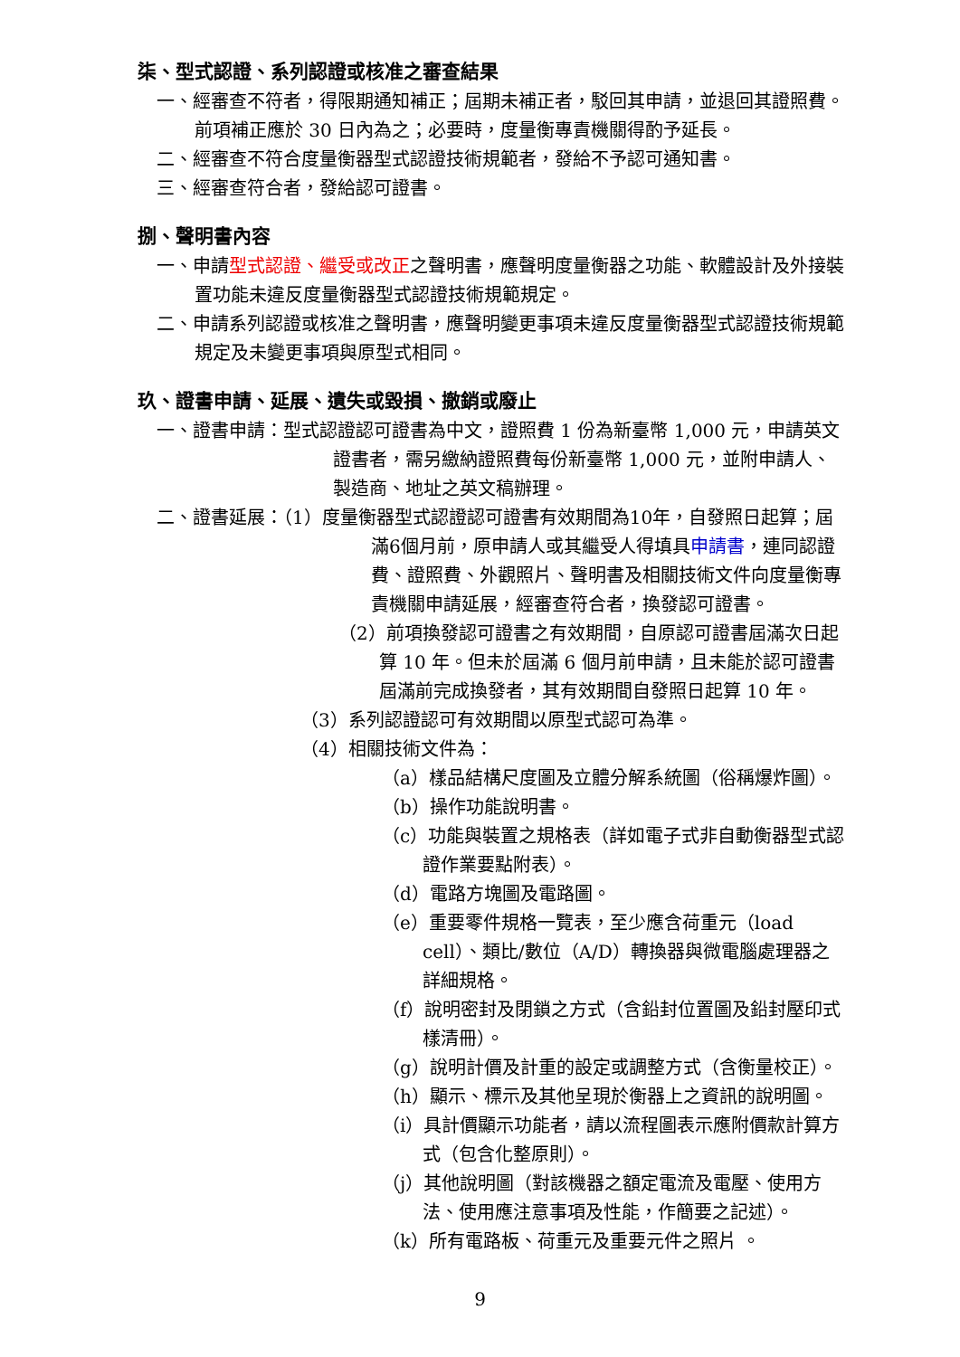柒、型式認證、系列認證或核准之審查結果
一、經審查不符者，得限期通知補正；屆期未補正者，駁回其申請，並退回其證照費。
前項補正應於 30 日內為之；必要時，度量衡專責機關得酌予延長。
二、經審查不符合度量衡器型式認證技術規範者，發給不予認可通知書。
三、經審查符合者，發給認可證書。
捌、聲明書內容
一、申請型式認證、繼受或改正之聲明書，應聲明度量衡器之功能、軟體設計及外接裝置功能未違反度量衡器型式認證技術規範規定。
二、申請系列認證或核准之聲明書，應聲明變更事項未違反度量衡器型式認證技術規範規定及未變更事項與原型式相同。
玖、證書申請、延展、遺失或毀損、撤銷或廢止
一、證書申請：型式認證認可證書為中文，證照費 1 份為新臺幣 1,000 元，申請英文證書者，需另繳納證照費每份新臺幣 1,000 元，並附申請人、製造商、地址之英文稿辦理。
二、證書延展：（1）度量衡器型式認證認可證書有效期間為10年，自發照日起算；屆滿6個月前，原申請人或其繼受人得填具申請書，連同認證費、證照費、外觀照片、聲明書及相關技術文件向度量衡專責機關申請延展，經審查符合者，換發認可證書。
（2）前項換發認可證書之有效期間，自原認可證書屆滿次日起算 10 年。但未於屆滿 6 個月前申請，且未能於認可證書屆滿前完成換發者，其有效期間自發照日起算 10 年。
（3）系列認證認可有效期間以原型式認可為準。
（4）相關技術文件為：
（a）樣品結構尺度圖及立體分解系統圖（俗稱爆炸圖）。
（b）操作功能說明書。
（c）功能與裝置之規格表（詳如電子式非自動衡器型式認證作業要點附表）。
（d）電路方塊圖及電路圖。
（e）重要零件規格一覽表，至少應含荷重元（load cell）、類比/數位（A/D）轉換器與微電腦處理器之詳細規格。
（f）說明密封及閉鎖之方式（含鉛封位置圖及鉛封壓印式樣清冊）。
（g）說明計價及計重的設定或調整方式（含衡量校正）。
（h）顯示、標示及其他呈現於衡器上之資訊的說明圖。
（i）具計價顯示功能者，請以流程圖表示應附價款計算方式（包含化整原則）。
（j）其他說明圖（對該機器之額定電流及電壓、使用方法、使用應注意事項及性能，作簡要之記述）。
（k）所有電路板、荷重元及重要元件之照片 。
9